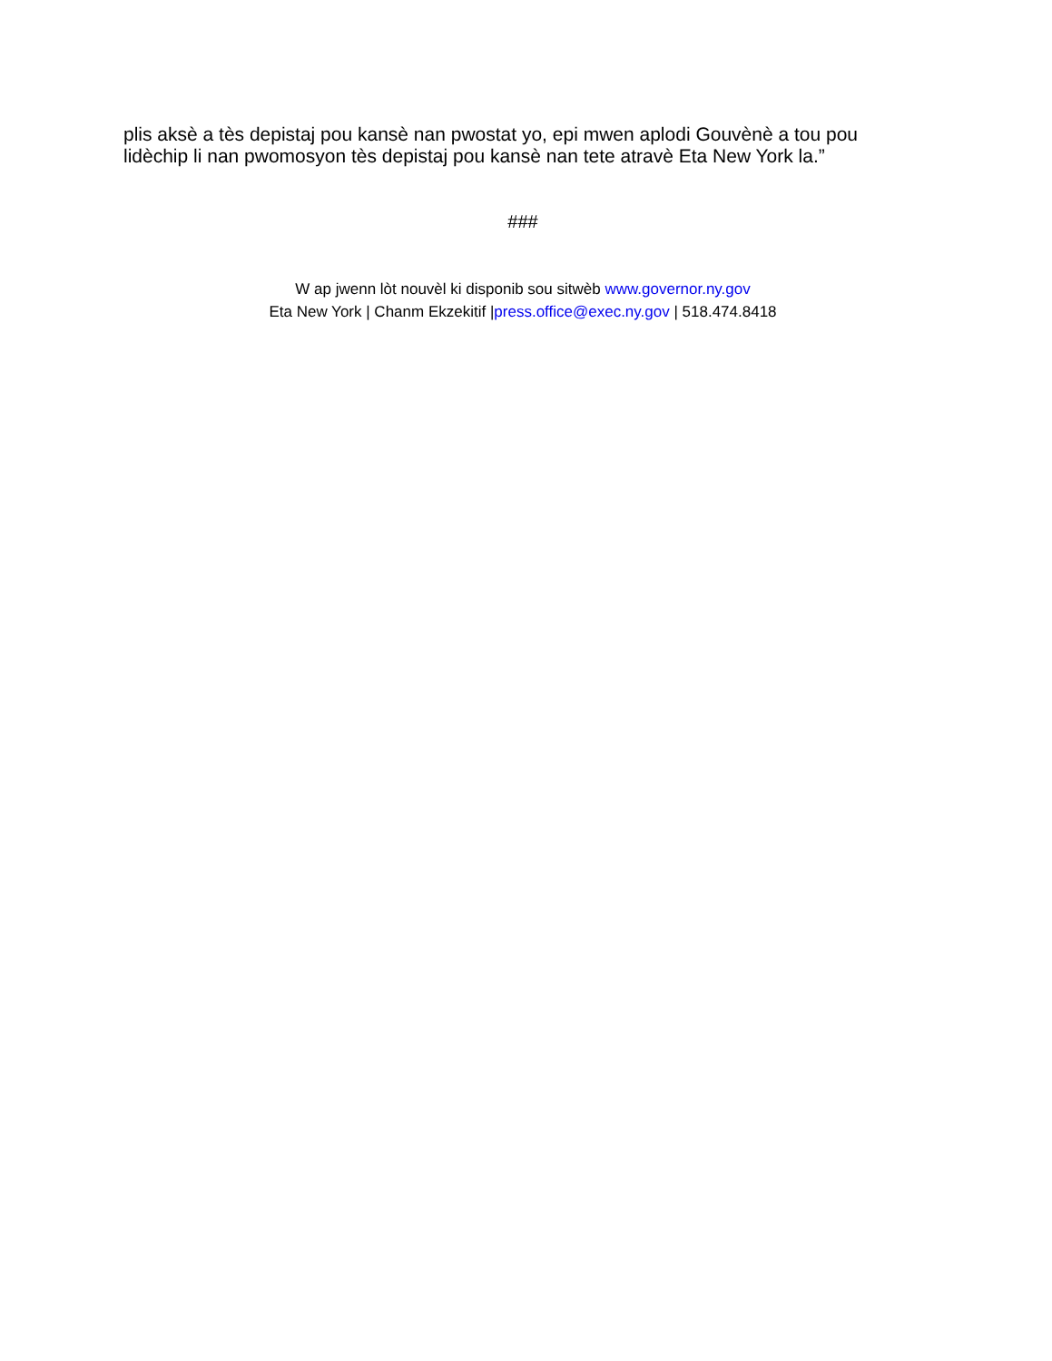plis aksè a tès depistaj pou kansè nan pwostat yo, epi mwen aplodi Gouvènè a tou pou lidèchip li nan pwomosyon tès depistaj pou kansè nan tete atravè Eta New York la.”
###
W ap jwenn lòt nouvèl ki disponib sou sitwèb www.governor.ny.gov
Eta New York | Chanm Ekzekitif |press.office@exec.ny.gov | 518.474.8418